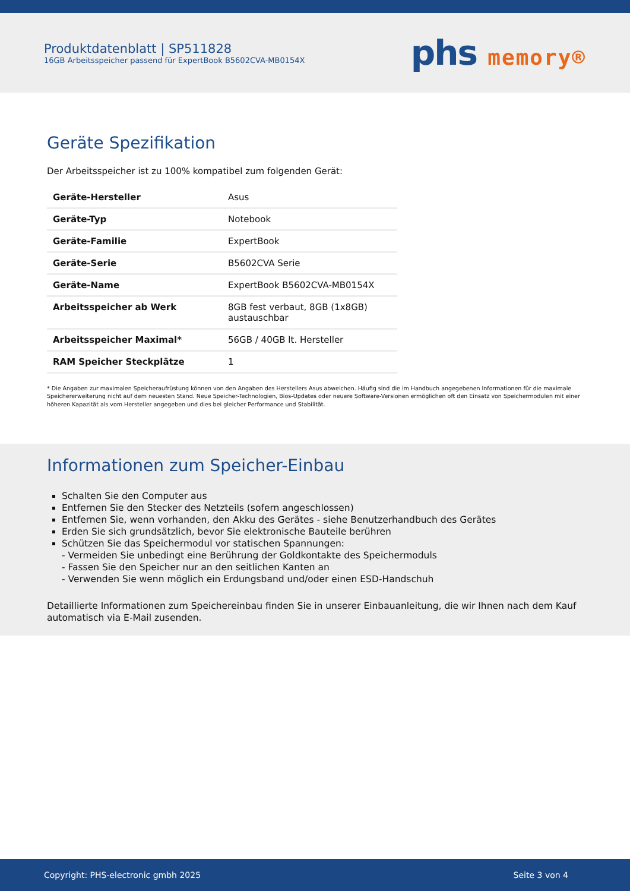Produktdatenblatt | SP511828
16GB Arbeitsspeicher passend für ExpertBook B5602CVA-MB0154X
phs memory®
Geräte Spezifikation
Der Arbeitsspeicher ist zu 100% kompatibel zum folgenden Gerät:
| Geräte-Hersteller | Asus |
| Geräte-Typ | Notebook |
| Geräte-Familie | ExpertBook |
| Geräte-Serie | B5602CVA Serie |
| Geräte-Name | ExpertBook B5602CVA-MB0154X |
| Arbeitsspeicher ab Werk | 8GB fest verbaut, 8GB (1x8GB) austauschbar |
| Arbeitsspeicher Maximal* | 56GB / 40GB lt. Hersteller |
| RAM Speicher Steckplätze | 1 |
* Die Angaben zur maximalen Speicheraufrüstung können von den Angaben des Herstellers Asus abweichen. Häufig sind die im Handbuch angegebenen Informationen für die maximale Speichererweiterung nicht auf dem neuesten Stand. Neue Speicher-Technologien, Bios-Updates oder neuere Software-Versionen ermöglichen oft den Einsatz von Speichermodulen mit einer höheren Kapazität als vom Hersteller angegeben und dies bei gleicher Performance und Stabilität.
Informationen zum Speicher-Einbau
Schalten Sie den Computer aus
Entfernen Sie den Stecker des Netzteils (sofern angeschlossen)
Entfernen Sie, wenn vorhanden, den Akku des Gerätes - siehe Benutzerhandbuch des Gerätes
Erden Sie sich grundsätzlich, bevor Sie elektronische Bauteile berühren
Schützen Sie das Speichermodul vor statischen Spannungen:
- Vermeiden Sie unbedingt eine Berührung der Goldkontakte des Speichermoduls
- Fassen Sie den Speicher nur an den seitlichen Kanten an
- Verwenden Sie wenn möglich ein Erdungsband und/oder einen ESD-Handschuh
Detaillierte Informationen zum Speichereinbau finden Sie in unserer Einbauanleitung, die wir Ihnen nach dem Kauf automatisch via E-Mail zusenden.
Copyright: PHS-electronic gmbh 2025 Seite 3 von 4